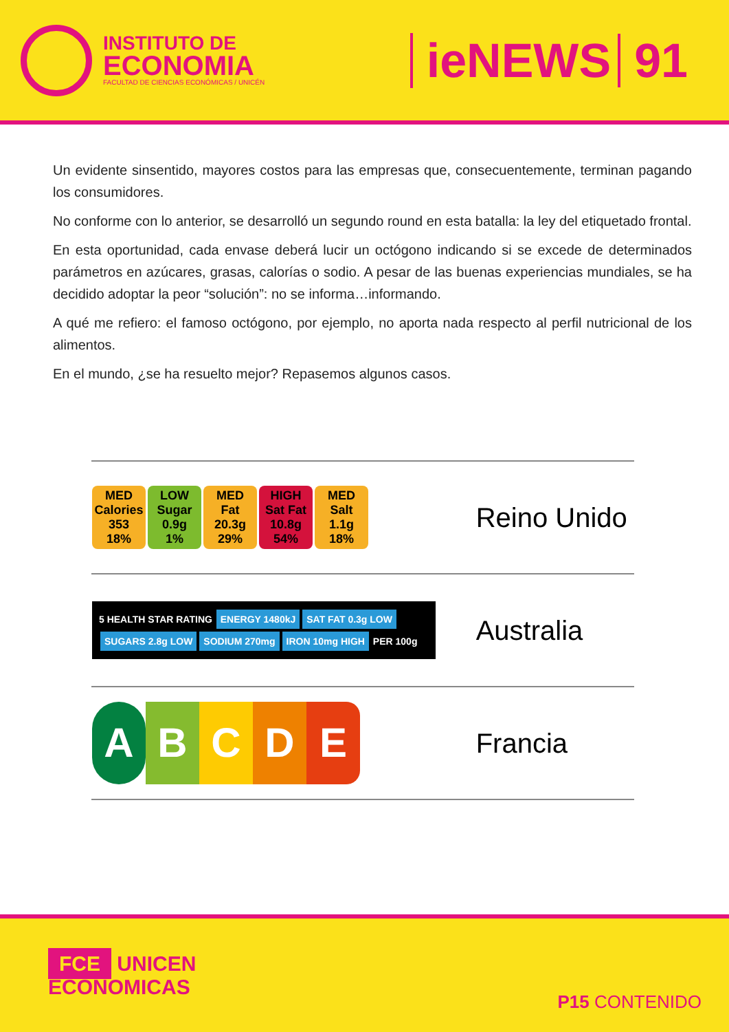INSTITUTO DE
ECONOMIA
FACULTAD DE CIENCIAS ECONÓMICAS / UNICÉN
ieNEWS 91
Un evidente sinsentido, mayores costos para las empresas que, consecuentemente, terminan pagando los consumidores.
No conforme con lo anterior, se desarrolló un segundo round en esta batalla: la ley del etiquetado frontal.
En esta oportunidad, cada envase deberá lucir un octógono indicando si se excede de determinados parámetros en azúcares, grasas, calorías o sodio. A pesar de las buenas experiencias mundiales, se ha decidido adoptar la peor “solución”: no se informa…informando.
A qué me refiero: el famoso octógono, por ejemplo, no aporta nada respecto al perfil nutricional de los alimentos.
En el mundo, ¿se ha resuelto mejor? Repasemos algunos casos.
| MED Calories 353 18% LOW Sugar 0.9g 1% MED Fat 20.3g 29% HIGH Sat Fat 10.8g 54% MED Salt 1.1g 18% | Reino Unido |
| 5 HEALTH STAR RATING ENERGY 1480kJ SAT FAT 0.3g LOW SUGARS 2.8g LOW SODIUM 270mg IRON 10mg HIGH PER 100g | Australia |
| A B C D E | Francia |
FCE UNICEN
ECONOMICAS
P15 CONTENIDO